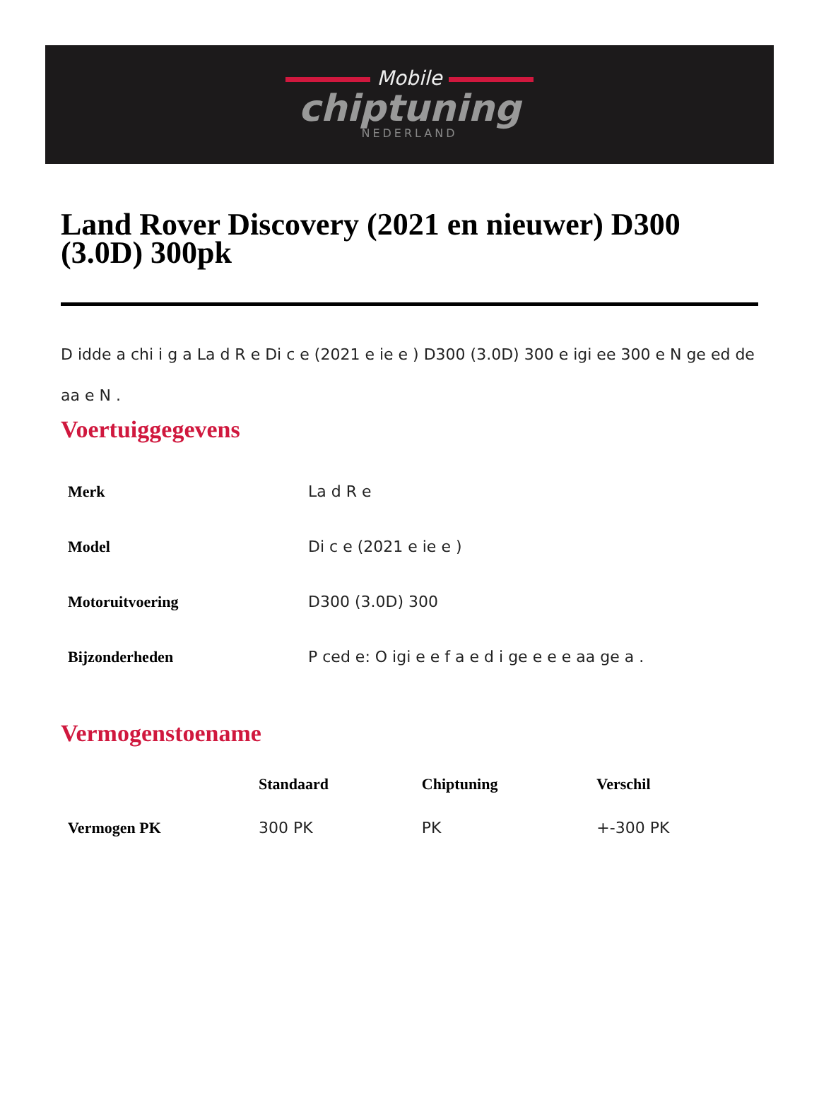Mobile
chiptuning
NEDERLAND
Land Rover Discovery (2021 en nieuwer) D300 (3.0D) 300pk
D idde a chi i g a La d R e Di c e (2021 e ie e ) D300 (3.0D) 300 e igi ee 300 e N ge ed de aa e N .
Voertuiggegevens
| Merk | La d R e |
| Model | Di c e (2021 e ie e ) |
| Motoruitvoering | D300 (3.0D) 300 |
| Bijzonderheden | P ced e: O igi e e f a e d i ge e e e aa ge a . |
Vermogenstoename
| | Standaard | Chiptuning | Verschil |
| --- | --- | --- | --- |
| Vermogen PK | 300 PK | PK | +-300 PK |